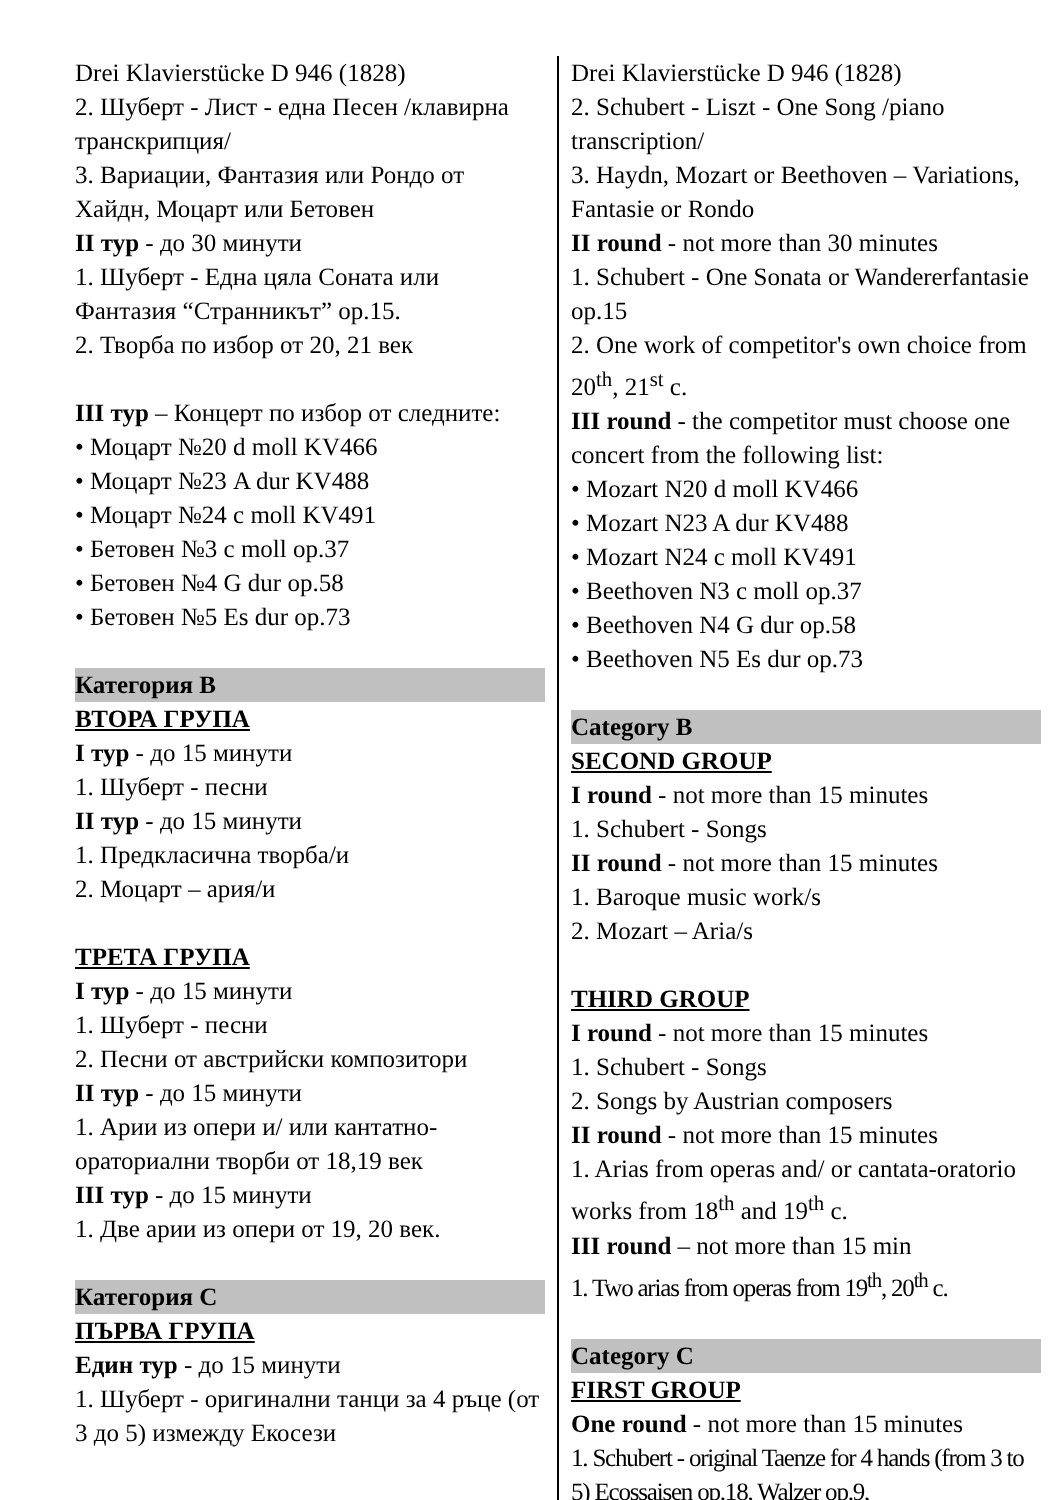Drei Klavierstücke D 946 (1828)
2. Шуберт - Лист - една Песен /клавирна транскрипция/
3. Вариации, Фантазия или Рондо от Хайдн, Моцарт или Бетовен
II тур - до 30 минути
1. Шуберт - Една цяла Соната или Фантазия “Странникът” op.15.
2. Творба по избор от 20, 21 век
III тур – Концерт по избор от следните:
• Моцарт №20 d moll KV466
• Моцарт №23 A dur KV488
• Моцарт №24 c moll KV491
• Бетовен №3 c moll op.37
• Бетовен №4 G dur op.58
• Бетовен №5 Es dur op.73
Категория B
ВТОРА ГРУПА
I тур - до 15 минути
1. Шуберт - песни
II тур - до 15 минути
1. Предкласична творба/и
2. Моцарт – ария/и
ТРЕТА ГРУПА
I тур - до 15 минути
1. Шуберт - песни
2. Песни от австрийски композитори
II тур - до 15 минути
1. Арии из опери и/ или кантатно-ораториални творби от 18,19 век
III тур - до 15 минути
1. Две арии из опери от 19, 20 век.
Категория C
ПЪРВА ГРУПА
Един тур - до 15 минути
1. Шуберт - оригинални танци за 4 ръце (от 3 до 5) измежду Екосези
Drei Klavierstücke D 946 (1828)
2. Schubert - Liszt - One Song /piano transcription/
3. Haydn, Mozart or Beethoven – Variations, Fantasie or Rondo
II round - not more than 30 minutes
1. Schubert - One Sonata or Wandererfantasie op.15
2. One work of competitor's own choice from 20<sup>th</sup>, 21<sup>st</sup> c.
III round - the competitor must choose one concert from the following list:
• Mozart N20 d moll KV466
• Mozart N23 A dur KV488
• Mozart N24 c moll KV491
• Beethoven N3 c moll op.37
• Beethoven N4 G dur op.58
• Beethoven N5 Es dur op.73
Category B
SECOND GROUP
I round - not more than 15 minutes
1. Schubert - Songs
II round - not more than 15 minutes
1. Baroque music work/s
2. Mozart – Aria/s
THIRD GROUP
I round - not more than 15 minutes
1. Schubert - Songs
2. Songs by Austrian composers
II round - not more than 15 minutes
1. Arias from operas and/ or cantata-oratorio works from 18<sup>th</sup> and 19<sup>th</sup> c.
III round – not more than 15 min
1. Two arias from operas from 19<sup>th</sup>, 20<sup>th</sup> c.
Category C
FIRST GROUP
One round - not more than 15 minutes
1. Schubert - original Taenze for 4 hands (from 3 to 5) Ecossaisen op.18, Walzer op.9,